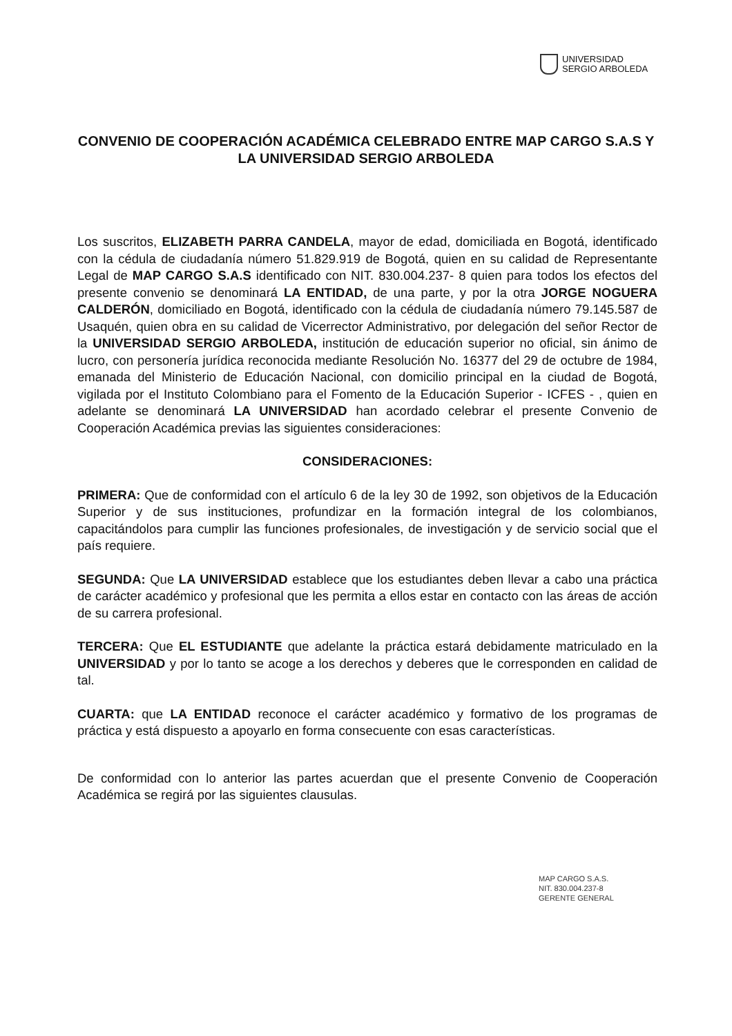UNIVERSIDAD
SERGIO ARBOLEDA
CONVENIO DE COOPERACIÓN ACADÉMICA CELEBRADO ENTRE MAP CARGO S.A.S Y LA UNIVERSIDAD SERGIO ARBOLEDA
Los suscritos, ELIZABETH PARRA CANDELA, mayor de edad, domiciliada en Bogotá, identificado con la cédula de ciudadanía número 51.829.919 de Bogotá, quien en su calidad de Representante Legal de MAP CARGO S.A.S identificado con NIT. 830.004.237- 8 quien para todos los efectos del presente convenio se denominará LA ENTIDAD, de una parte, y por la otra JORGE NOGUERA CALDERÓN, domiciliado en Bogotá, identificado con la cédula de ciudadanía número 79.145.587 de Usaquén, quien obra en su calidad de Vicerrector Administrativo, por delegación del señor Rector de la UNIVERSIDAD SERGIO ARBOLEDA, institución de educación superior no oficial, sin ánimo de lucro, con personería jurídica reconocida mediante Resolución No. 16377 del 29 de octubre de 1984, emanada del Ministerio de Educación Nacional, con domicilio principal en la ciudad de Bogotá, vigilada por el Instituto Colombiano para el Fomento de la Educación Superior - ICFES - , quien en adelante se denominará LA UNIVERSIDAD han acordado celebrar el presente Convenio de Cooperación Académica previas las siguientes consideraciones:
CONSIDERACIONES:
PRIMERA: Que de conformidad con el artículo 6 de la ley 30 de 1992, son objetivos de la Educación Superior y de sus instituciones, profundizar en la formación integral de los colombianos, capacitándolos para cumplir las funciones profesionales, de investigación y de servicio social que el país requiere.
SEGUNDA: Que LA UNIVERSIDAD establece que los estudiantes deben llevar a cabo una práctica de carácter académico y profesional que les permita a ellos estar en contacto con las áreas de acción de su carrera profesional.
TERCERA: Que EL ESTUDIANTE que adelante la práctica estará debidamente matriculado en la UNIVERSIDAD y por lo tanto se acoge a los derechos y deberes que le corresponden en calidad de tal.
CUARTA: que LA ENTIDAD reconoce el carácter académico y formativo de los programas de práctica y está dispuesto a apoyarlo en forma consecuente con esas características.
De conformidad con lo anterior las partes acuerdan que el presente Convenio de Cooperación Académica se regirá por las siguientes clausulas.
MAP CARGO S.A.S.
NIT. 830.004.237-8
GERENTE GENERAL